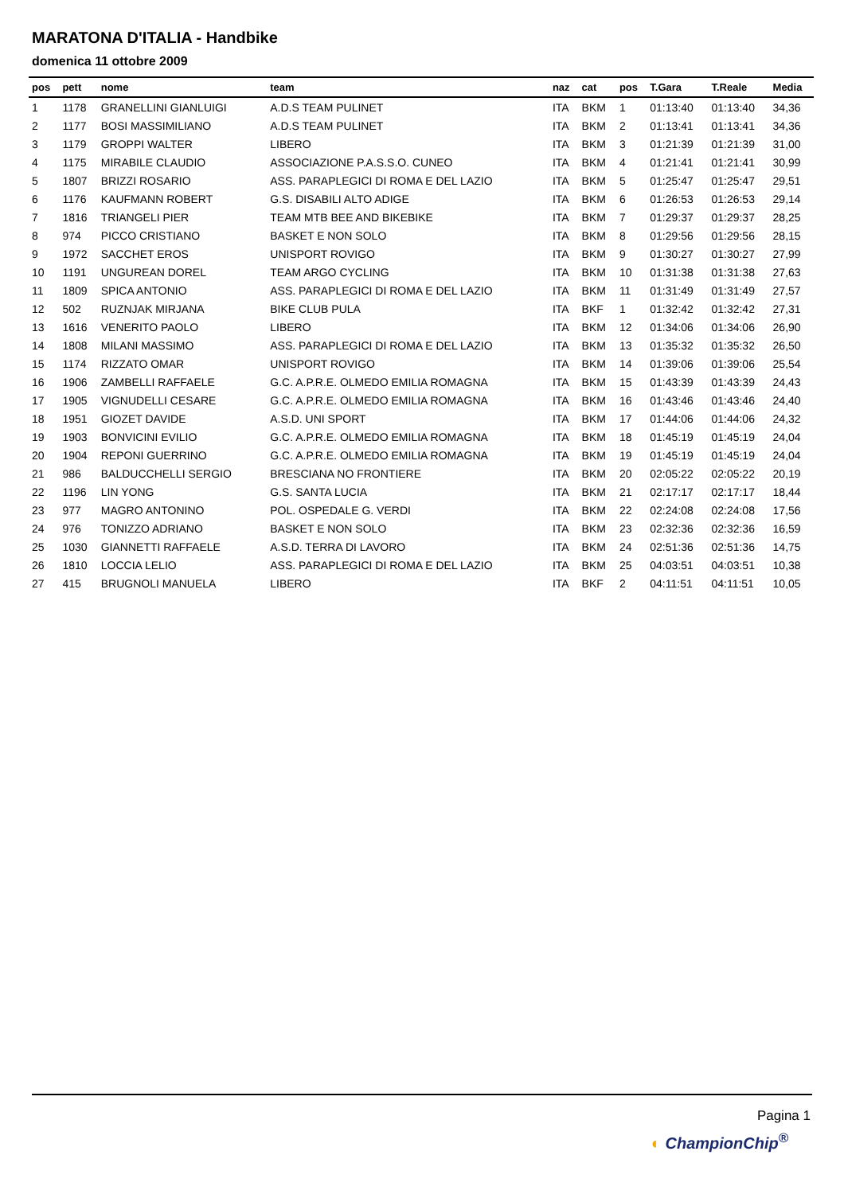MARATONA D'ITALIA - Handbike
domenica 11 ottobre 2009
| pos | pett | nome | team | naz | cat | pos | T.Gara | T.Reale | Media |
| --- | --- | --- | --- | --- | --- | --- | --- | --- | --- |
| 1 | 1178 | GRANELLINI GIANLUIGI | A.D.S TEAM PULINET | ITA | BKM | 1 | 01:13:40 | 01:13:40 | 34,36 |
| 2 | 1177 | BOSI MASSIMILIANO | A.D.S TEAM PULINET | ITA | BKM | 2 | 01:13:41 | 01:13:41 | 34,36 |
| 3 | 1179 | GROPPI WALTER | LIBERO | ITA | BKM | 3 | 01:21:39 | 01:21:39 | 31,00 |
| 4 | 1175 | MIRABILE CLAUDIO | ASSOCIAZIONE P.A.S.S.O. CUNEO | ITA | BKM | 4 | 01:21:41 | 01:21:41 | 30,99 |
| 5 | 1807 | BRIZZI ROSARIO | ASS. PARAPLEGICI DI ROMA E DEL LAZIO | ITA | BKM | 5 | 01:25:47 | 01:25:47 | 29,51 |
| 6 | 1176 | KAUFMANN ROBERT | G.S. DISABILI ALTO ADIGE | ITA | BKM | 6 | 01:26:53 | 01:26:53 | 29,14 |
| 7 | 1816 | TRIANGELI PIER | TEAM MTB BEE AND BIKEBIKE | ITA | BKM | 7 | 01:29:37 | 01:29:37 | 28,25 |
| 8 | 974 | PICCO CRISTIANO | BASKET E NON SOLO | ITA | BKM | 8 | 01:29:56 | 01:29:56 | 28,15 |
| 9 | 1972 | SACCHET EROS | UNISPORT ROVIGO | ITA | BKM | 9 | 01:30:27 | 01:30:27 | 27,99 |
| 10 | 1191 | UNGUREAN DOREL | TEAM ARGO CYCLING | ITA | BKM | 10 | 01:31:38 | 01:31:38 | 27,63 |
| 11 | 1809 | SPICA ANTONIO | ASS. PARAPLEGICI DI ROMA E DEL LAZIO | ITA | BKM | 11 | 01:31:49 | 01:31:49 | 27,57 |
| 12 | 502 | RUZNJAK MIRJANA | BIKE CLUB PULA | ITA | BKF | 1 | 01:32:42 | 01:32:42 | 27,31 |
| 13 | 1616 | VENERITO PAOLO | LIBERO | ITA | BKM | 12 | 01:34:06 | 01:34:06 | 26,90 |
| 14 | 1808 | MILANI MASSIMO | ASS. PARAPLEGICI DI ROMA E DEL LAZIO | ITA | BKM | 13 | 01:35:32 | 01:35:32 | 26,50 |
| 15 | 1174 | RIZZATO OMAR | UNISPORT ROVIGO | ITA | BKM | 14 | 01:39:06 | 01:39:06 | 25,54 |
| 16 | 1906 | ZAMBELLI RAFFAELE | G.C. A.P.R.E. OLMEDO EMILIA ROMAGNA | ITA | BKM | 15 | 01:43:39 | 01:43:39 | 24,43 |
| 17 | 1905 | VIGNUDELLI CESARE | G.C. A.P.R.E. OLMEDO EMILIA ROMAGNA | ITA | BKM | 16 | 01:43:46 | 01:43:46 | 24,40 |
| 18 | 1951 | GIOZET DAVIDE | A.S.D. UNI SPORT | ITA | BKM | 17 | 01:44:06 | 01:44:06 | 24,32 |
| 19 | 1903 | BONVICINI EVILIO | G.C. A.P.R.E. OLMEDO EMILIA ROMAGNA | ITA | BKM | 18 | 01:45:19 | 01:45:19 | 24,04 |
| 20 | 1904 | REPONI GUERRINO | G.C. A.P.R.E. OLMEDO EMILIA ROMAGNA | ITA | BKM | 19 | 01:45:19 | 01:45:19 | 24,04 |
| 21 | 986 | BALDUCCHELLI SERGIO | BRESCIANA NO FRONTIERE | ITA | BKM | 20 | 02:05:22 | 02:05:22 | 20,19 |
| 22 | 1196 | LIN YONG | G.S. SANTA LUCIA | ITA | BKM | 21 | 02:17:17 | 02:17:17 | 18,44 |
| 23 | 977 | MAGRO ANTONINO | POL. OSPEDALE G. VERDI | ITA | BKM | 22 | 02:24:08 | 02:24:08 | 17,56 |
| 24 | 976 | TONIZZO ADRIANO | BASKET E NON SOLO | ITA | BKM | 23 | 02:32:36 | 02:32:36 | 16,59 |
| 25 | 1030 | GIANNETTI RAFFAELE | A.S.D. TERRA DI LAVORO | ITA | BKM | 24 | 02:51:36 | 02:51:36 | 14,75 |
| 26 | 1810 | LOCCIA LELIO | ASS. PARAPLEGICI DI ROMA E DEL LAZIO | ITA | BKM | 25 | 04:03:51 | 04:03:51 | 10,38 |
| 27 | 415 | BRUGNOLI MANUELA | LIBERO | ITA | BKF | 2 | 04:11:51 | 04:11:51 | 10,05 |
Pagina 1
◐ ChampionChip<sup>®</sup>